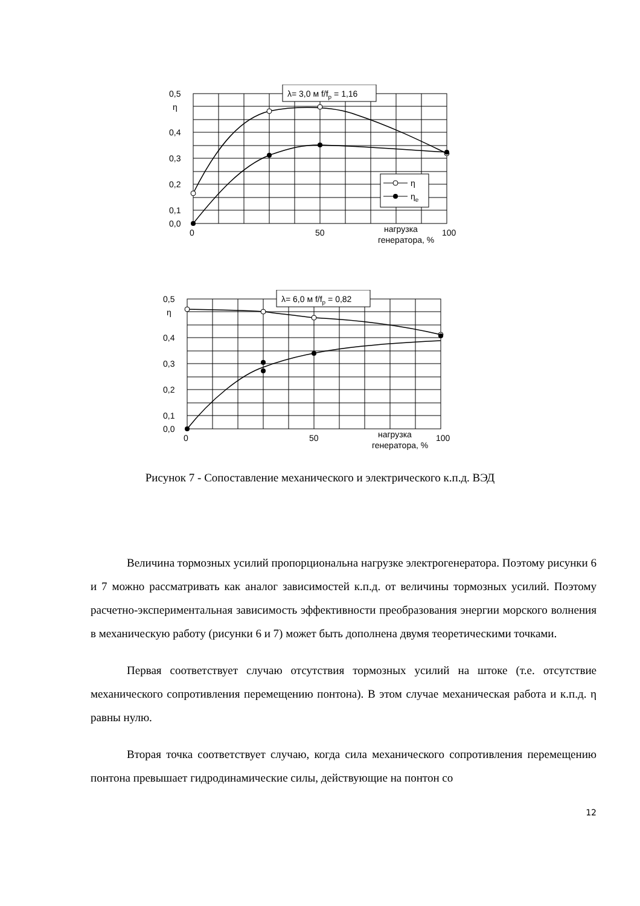λ= 3,0 м f/fp = 1,16
η
ηe
0,5
η
0,4
0,3
0,2
0,1
0,0
0
50
100
нагрузка
генератора, %
λ= 6,0 м f/fp = 0,82
0,5
η
0,4
0,3
0,2
0,1
0,0
0
50
100
нагрузка
генератора, %
Рисунок 7 - Сопоставление механического и электрического к.п.д. ВЭД
Величина тормозных усилий пропорциональна нагрузке электрогенератора. Поэтому рисунки 6 и 7 можно рассматривать как аналог зависимостей к.п.д. от величины тормозных усилий. Поэтому расчетно-экспериментальная зависимость эффективности преобразования энергии морского волнения в механическую работу (рисунки 6 и 7) может быть дополнена двумя теоретическими точками.
Первая соответствует случаю отсутствия тормозных усилий на штоке (т.е. отсутствие механического сопротивления перемещению понтона). В этом случае механическая работа и к.п.д. η равны нулю.
Вторая точка соответствует случаю, когда сила механического сопротивления перемещению понтона превышает гидродинамические силы, действующие на понтон со
12